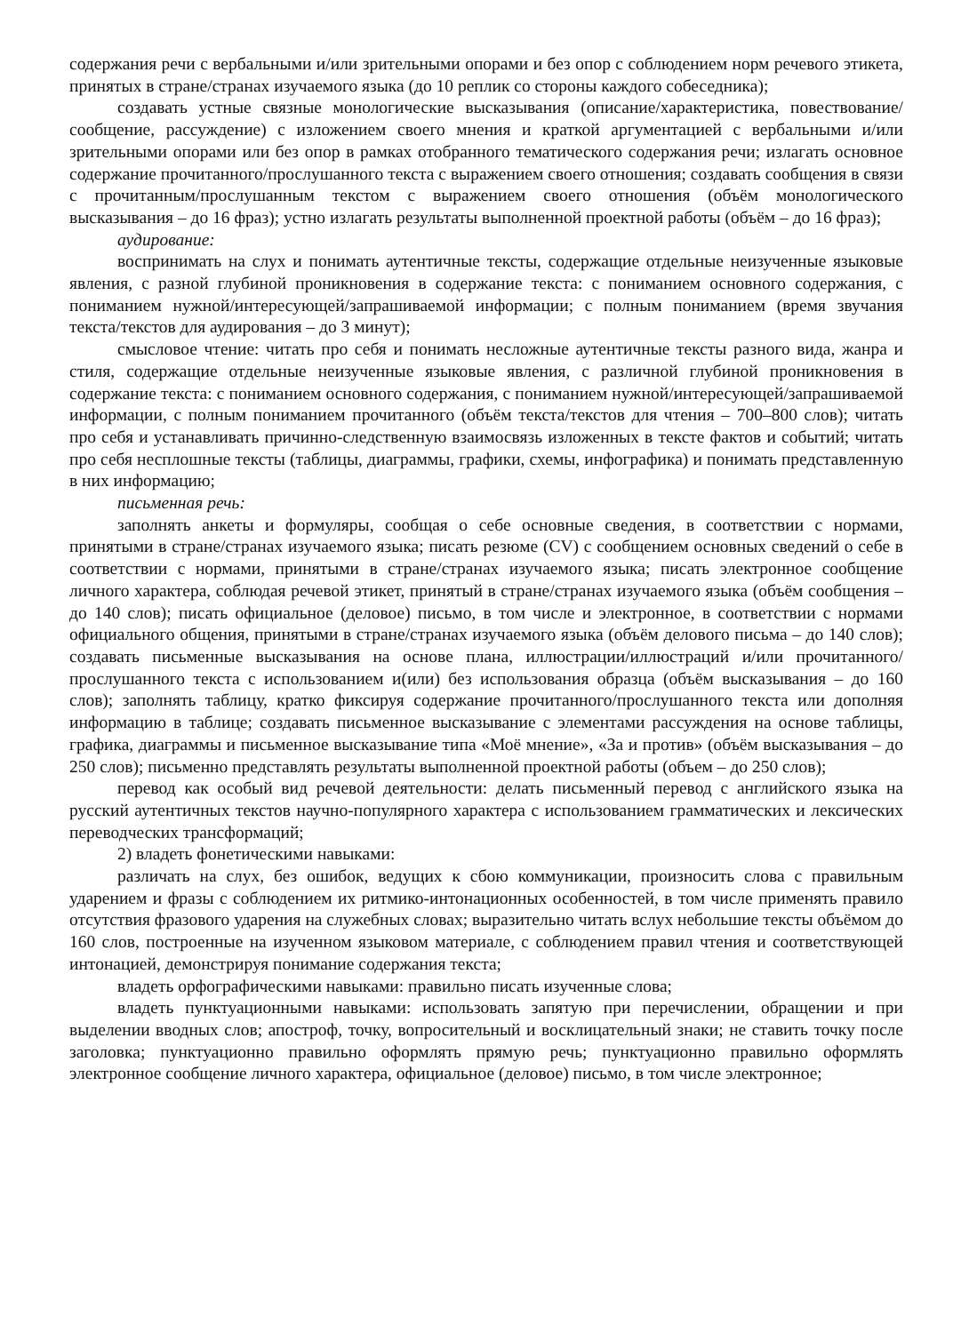содержания речи с вербальными и/или зрительными опорами и без опор с соблюдением норм речевого этикета, принятых в стране/странах изучаемого языка (до 10 реплик со стороны каждого собеседника);
создавать устные связные монологические высказывания (описание/характеристика, повествование/сообщение, рассуждение) с изложением своего мнения и краткой аргументацией с вербальными и/или зрительными опорами или без опор в рамках отобранного тематического содержания речи; излагать основное содержание прочитанного/прослушанного текста с выражением своего отношения; создавать сообщения в связи с прочитанным/прослушанным текстом с выражением своего отношения (объём монологического высказывания – до 16 фраз); устно излагать результаты выполненной проектной работы (объём – до 16 фраз);
аудирование:
воспринимать на слух и понимать аутентичные тексты, содержащие отдельные неизученные языковые явления, с разной глубиной проникновения в содержание текста: с пониманием основного содержания, с пониманием нужной/интересующей/запрашиваемой информации; с полным пониманием (время звучания текста/текстов для аудирования – до 3 минут);
смысловое чтение: читать про себя и понимать несложные аутентичные тексты разного вида, жанра и стиля, содержащие отдельные неизученные языковые явления, с различной глубиной проникновения в содержание текста: с пониманием основного содержания, с пониманием нужной/интересующей/запрашиваемой информации, с полным пониманием прочитанного (объём текста/текстов для чтения – 700–800 слов); читать про себя и устанавливать причинно-следственную взаимосвязь изложенных в тексте фактов и событий; читать про себя несплошные тексты (таблицы, диаграммы, графики, схемы, инфографика) и понимать представленную в них информацию;
письменная речь:
заполнять анкеты и формуляры, сообщая о себе основные сведения, в соответствии с нормами, принятыми в стране/странах изучаемого языка; писать резюме (CV) с сообщением основных сведений о себе в соответствии с нормами, принятыми в стране/странах изучаемого языка; писать электронное сообщение личного характера, соблюдая речевой этикет, принятый в стране/странах изучаемого языка (объём сообщения – до 140 слов); писать официальное (деловое) письмо, в том числе и электронное, в соответствии с нормами официального общения, принятыми в стране/странах изучаемого языка (объём делового письма – до 140 слов); создавать письменные высказывания на основе плана, иллюстрации/иллюстраций и/или прочитанного/прослушанного текста с использованием и(или) без использования образца (объём высказывания – до 160 слов); заполнять таблицу, кратко фиксируя содержание прочитанного/прослушанного текста или дополняя информацию в таблице; создавать письменное высказывание с элементами рассуждения на основе таблицы, графика, диаграммы и письменное высказывание типа «Моё мнение», «За и против» (объём высказывания – до 250 слов); письменно представлять результаты выполненной проектной работы (объем – до 250 слов);
перевод как особый вид речевой деятельности: делать письменный перевод с английского языка на русский аутентичных текстов научно-популярного характера с использованием грамматических и лексических переводческих трансформаций;
2) владеть фонетическими навыками:
различать на слух, без ошибок, ведущих к сбою коммуникации, произносить слова с правильным ударением и фразы с соблюдением их ритмико-интонационных особенностей, в том числе применять правило отсутствия фразового ударения на служебных словах; выразительно читать вслух небольшие тексты объёмом до 160 слов, построенные на изученном языковом материале, с соблюдением правил чтения и соответствующей интонацией, демонстрируя понимание содержания текста;
владеть орфографическими навыками: правильно писать изученные слова;
владеть пунктуационными навыками: использовать запятую при перечислении, обращении и при выделении вводных слов; апостроф, точку, вопросительный и восклицательный знаки; не ставить точку после заголовка; пунктуационно правильно оформлять прямую речь; пунктуационно правильно оформлять электронное сообщение личного характера, официальное (деловое) письмо, в том числе электронное;